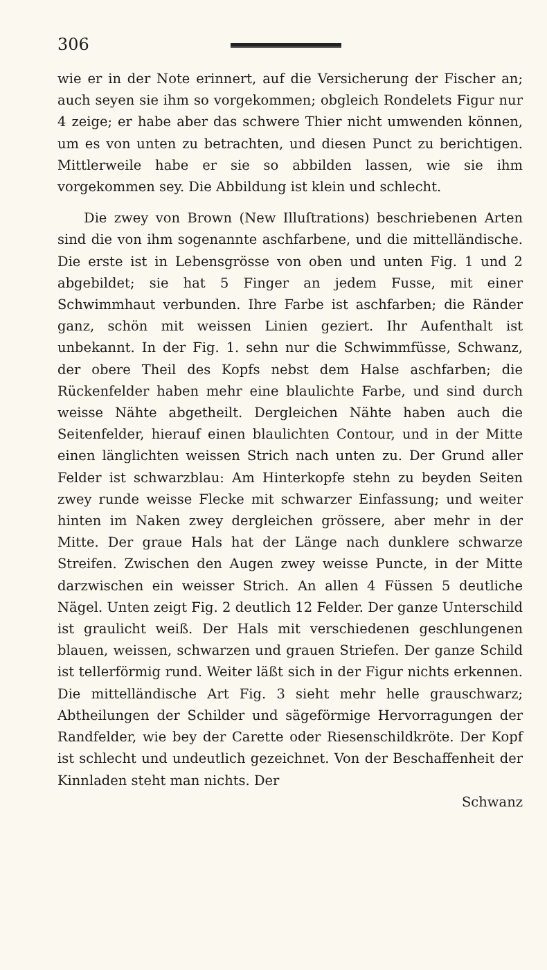306
wie er in der Note erinnert, auf die Versicherung der Fischer an; auch seyen sie ihm so vorgekommen; obgleich Rondelets Figur nur 4 zeige; er habe aber das schwere Thier nicht umwenden können, um es von unten zu betrachten, und diesen Punct zu berichtigen. Mittlerweile habe er sie so abbilden lassen, wie sie ihm vorgekommen sey. Die Abbildung ist klein und schlecht.
Die zwey von Brown (New Illuſtrations) beschriebenen Arten sind die von ihm sogenannte aschfarbene, und die mittelländische. Die erste ist in Lebensgrösse von oben und unten Fig. 1 und 2 abgebildet; sie hat 5 Finger an jedem Fusse, mit einer Schwimmhaut verbunden. Ihre Farbe ist aschfarben; die Ränder ganz, schön mit weissen Linien geziert. Ihr Aufenthalt ist unbekannt. In der Fig. 1. sehn nur die Schwimmfüsse, Schwanz, der obere Theil des Kopfs nebst dem Halse aschfarben; die Rückenfelder haben mehr eine blaulichte Farbe, und sind durch weisse Nähte abgetheilt. Dergleichen Nähte haben auch die Seitenfelder, hierauf einen blaulichten Contour, und in der Mitte einen länglichten weissen Strich nach unten zu. Der Grund aller Felder ist schwarzblau: Am Hinterkopfe stehn zu beyden Seiten zwey runde weisse Flecke mit schwarzer Einfassung; und weiter hinten im Naken zwey dergleichen grössere, aber mehr in der Mitte. Der graue Hals hat der Länge nach dunklere schwarze Streifen. Zwischen den Augen zwey weisse Puncte, in der Mitte darzwischen ein weisser Strich. An allen 4 Füssen 5 deutliche Nägel. Unten zeigt Fig. 2 deutlich 12 Felder. Der ganze Unterschild ist graulicht weiß. Der Hals mit verschiedenen geschlungenen blauen, weissen, schwarzen und grauen Striefen. Der ganze Schild ist tellerförmig rund. Weiter läßt sich in der Figur nichts erkennen. Die mittelländische Art Fig. 3 sieht mehr helle grauschwarz; Abtheilungen der Schilder und sägeförmige Hervorragungen der Randfelder, wie bey der Carette oder Riesenschildkröte. Der Kopf ist schlecht und undeutlich gezeichnet. Von der Beschaffenheit der Kinnladen steht man nichts. Der
Schwanz